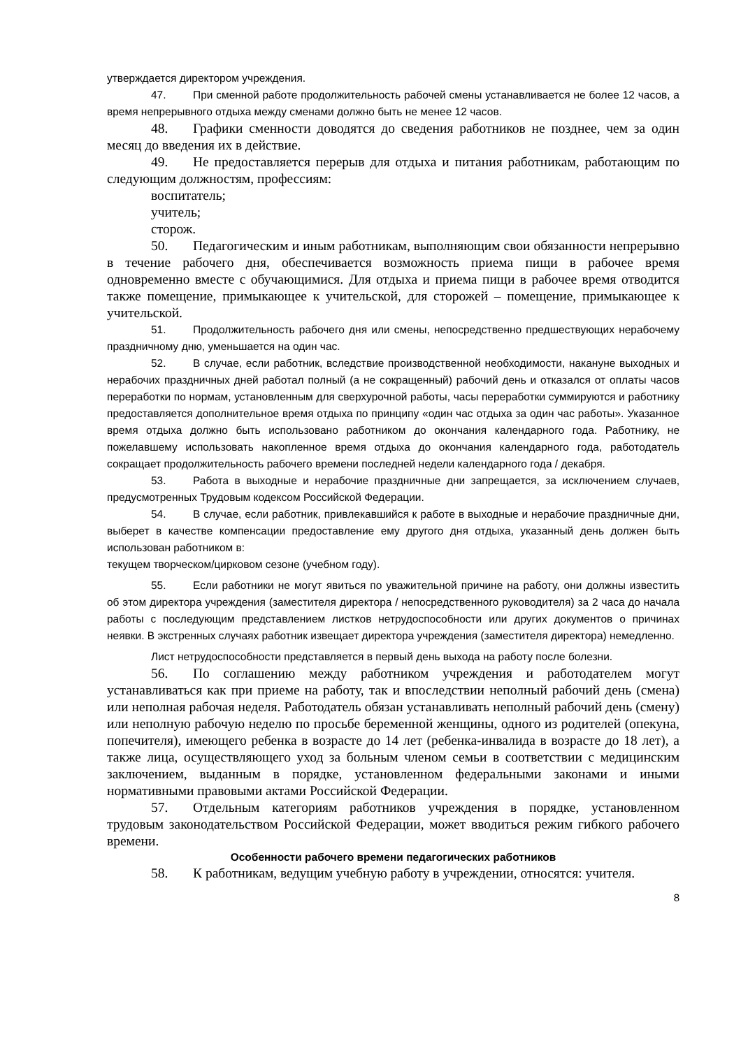утверждается директором учреждения.
47. При сменной работе продолжительность рабочей смены устанавливается не более 12 часов, а время непрерывного отдыха между сменами должно быть не менее 12 часов.
48. Графики сменности доводятся до сведения работников не позднее, чем за один месяц до введения их в действие.
49. Не предоставляется перерыв для отдыха и питания работникам, работающим по следующим должностям, профессиям:
воспитатель;
учитель;
сторож.
50. Педагогическим и иным работникам, выполняющим свои обязанности непрерывно в течение рабочего дня, обеспечивается возможность приема пищи в рабочее время одновременно вместе с обучающимися. Для отдыха и приема пищи в рабочее время отводится также помещение, примыкающее к учительской, для сторожей – помещение, примыкающее к учительской.
51. Продолжительность рабочего дня или смены, непосредственно предшествующих нерабочему праздничному дню, уменьшается на один час.
52. В случае, если работник, вследствие производственной необходимости, накануне выходных и нерабочих праздничных дней работал полный (а не сокращенный) рабочий день и отказался от оплаты часов переработки по нормам, установленным для сверхурочной работы, часы переработки суммируются и работнику предоставляется дополнительное время отдыха по принципу «один час отдыха за один час работы». Указанное время отдыха должно быть использовано работником до окончания календарного года. Работнику, не пожелавшему использовать накопленное время отдыха до окончания календарного года, работодатель сокращает продолжительность рабочего времени последней недели календарного года / декабря.
53. Работа в выходные и нерабочие праздничные дни запрещается, за исключением случаев, предусмотренных Трудовым кодексом Российской Федерации.
54. В случае, если работник, привлекавшийся к работе в выходные и нерабочие праздничные дни, выберет в качестве компенсации предоставление ему другого дня отдыха, указанный день должен быть использован работником в:
текущем творческом/цирковом сезоне (учебном году).
55. Если работники не могут явиться по уважительной причине на работу, они должны известить об этом директора учреждения (заместителя директора / непосредственного руководителя) за 2 часа до начала работы с последующим представлением листков нетрудоспособности или других документов о причинах неявки. В экстренных случаях работник извещает директора учреждения (заместителя директора) немедленно.
Лист нетрудоспособности представляется в первый день выхода на работу после болезни.
56. По соглашению между работником учреждения и работодателем могут устанавливаться как при приеме на работу, так и впоследствии неполный рабочий день (смена) или неполная рабочая неделя. Работодатель обязан устанавливать неполный рабочий день (смену) или неполную рабочую неделю по просьбе беременной женщины, одного из родителей (опекуна, попечителя), имеющего ребенка в возрасте до 14 лет (ребенка-инвалида в возрасте до 18 лет), а также лица, осуществляющего уход за больным членом семьи в соответствии с медицинским заключением, выданным в порядке, установленном федеральными законами и иными нормативными правовыми актами Российской Федерации.
57. Отдельным категориям работников учреждения в порядке, установленном трудовым законодательством Российской Федерации, может вводиться режим гибкого рабочего времени.
Особенности рабочего времени педагогических работников
58. К работникам, ведущим учебную работу в учреждении, относятся: учителя.
8